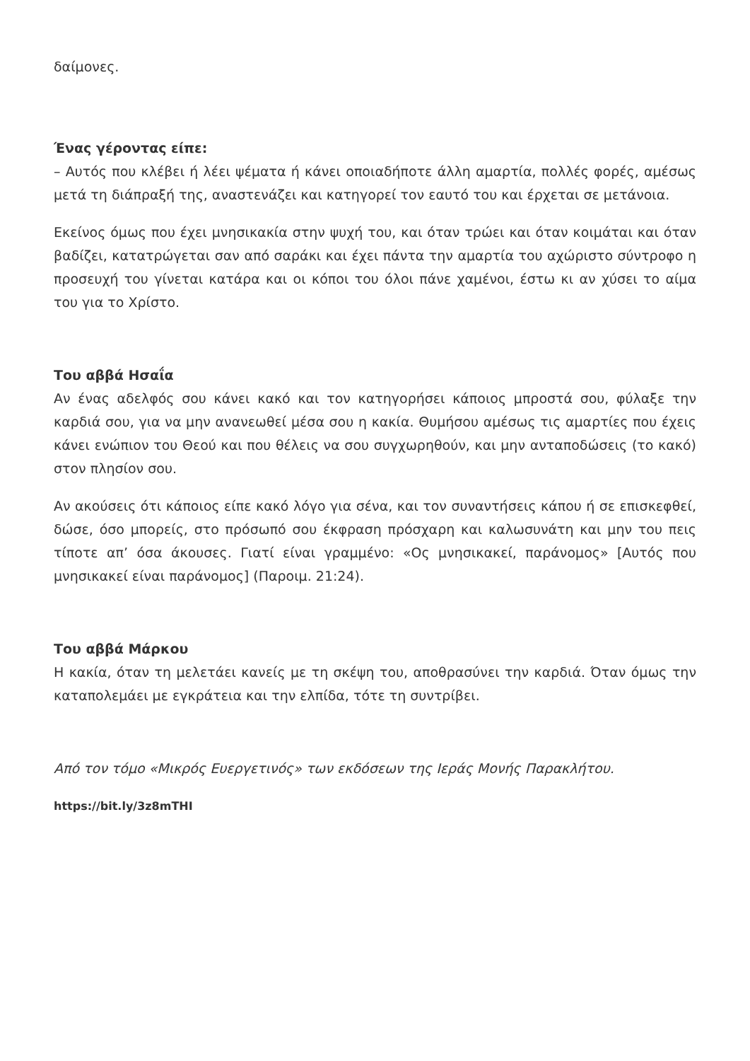δαίμονες.
Ένας γέροντας είπε:
– Αυτός που κλέβει ή λέει ψέματα ή κάνει οποιαδήποτε άλλη αμαρτία, πολλές φορές, αμέσως μετά τη διάπραξή της, αναστενάζει και κατηγορεί τον εαυτό του και έρχεται σε μετάνοια.
Εκείνος όμως που έχει μνησικακία στην ψυχή του, και όταν τρώει και όταν κοιμάται και όταν βαδίζει, κατατρώγεται σαν από σαράκι και έχει πάντα την αμαρτία του αχώριστο σύντροφο η προσευχή του γίνεται κατάρα και οι κόποι του όλοι πάνε χαμένοι, έστω κι αν χύσει το αίμα του για το Χρίστο.
Του αββά Ησαΐα
Αν ένας αδελφός σου κάνει κακό και τον κατηγορήσει κάποιος μπροστά σου, φύλαξε την καρδιά σου, για να μην ανανεωθεί μέσα σου η κακία. Θυμήσου αμέσως τις αμαρτίες που έχεις κάνει ενώπιον του Θεού και που θέλεις να σου συγχωρηθούν, και μην ανταποδώσεις (το κακό) στον πλησίον σου.
Αν ακούσεις ότι κάποιος είπε κακό λόγο για σένα, και τον συναντήσεις κάπου ή σε επισκεφθεί, δώσε, όσο μπορείς, στο πρόσωπό σου έκφραση πρόσχαρη και καλωσυνάτη και μην του πεις τίποτε απ’ όσα άκουσες. Γιατί είναι γραμμένο: «Ος μνησικακεί, παράνομος» [Αυτός που μνησικακεί είναι παράνομος] (Παροιμ. 21:24).
Του αββά Μάρκου
Η κακία, όταν τη μελετάει κανείς με τη σκέψη του, αποθρασύνει την καρδιά. Όταν όμως την καταπολεμάει με εγκράτεια και την ελπίδα, τότε τη συντρίβει.
Από τον τόμο «Μικρός Ευεργετινός» των εκδόσεων της Ιεράς Μονής Παρακλήτου.
https://bit.ly/3z8mTHI